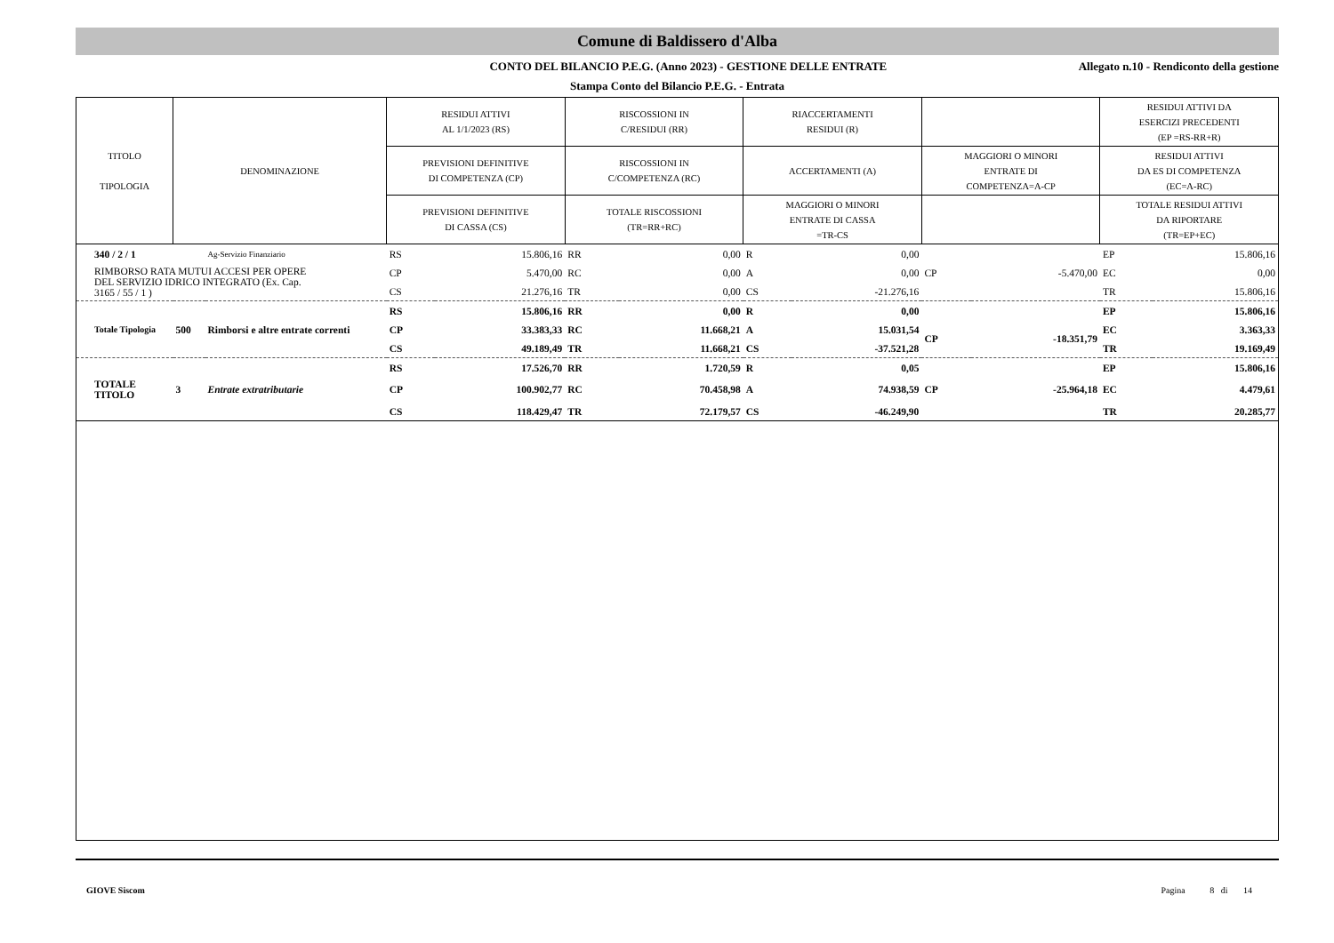Comune di Baldissero d'Alba
CONTO DEL BILANCIO P.E.G. (Anno 2023) - GESTIONE DELLE ENTRATE
Allegato n.10 - Rendiconto della gestione
Stampa Conto del Bilancio P.E.G. - Entrata
| TITOLO TIPOLOGIA | DENOMINAZIONE | | | RESIDUI ATTIVI AL 1/1/2023 (RS) | | RISCOSSIONI IN C/RESIDUI (RR) | | RIACCERTAMENTI RESIDUI (R) | | | | RESIDUI ATTIVI DA ESERCIZI PRECEDENTI (EP =RS-RR+R) | |
| --- | --- | --- | --- | --- | --- | --- | --- | --- | --- | --- | --- | --- | --- |
| | | | | PREVISIONI DEFINITIVE DI COMPETENZA (CP) | | RISCOSSIONI IN C/COMPETENZA (RC) | | ACCERTAMENTI (A) | | MAGGIORI O MINORI ENTRATE DI COMPETENZA=A-CP | | RESIDUI ATTIVI DA ES DI COMPETENZA (EC=A-RC) | |
| | | | | PREVISIONI DEFINITIVE DI CASSA (CS) | | TOTALE RISCOSSIONI (TR=RR+RC) | | MAGGIORI O MINORI ENTRATE DI CASSA =TR-CS | | | | TOTALE RESIDUI ATTIVI DA RIPORTARE (TR=EP+EC) | |
| 340 / 2 / 1 | | | Ag-Servizio Finanziario | RS | 15.806,16 | RR | 0,00 | R | 0,00 | | | EP | 15.806,16 |
| RIMBORSO RATA MUTUI ACCESI PER OPERE DEL SERVIZIO IDRICO INTEGRATO (Ex. Cap. 3165 / 55 / 1 ) | | | | CP | 5.470,00 | RC | 0,00 | A | 0,00 | CP | -5.470,00 | EC | 0,00 |
| | | | | CS | 21.276,16 | TR | 0,00 | CS | -21.276,16 | | | TR | 15.806,16 |
| | | | | RS | 15.806,16 | RR | 0,00 | R | 0,00 | | | EP | 15.806,16 |
| Totale Tipologia | 500 | Rimborsi e altre entrate correnti | | CP | 33.383,33 | RC | 11.668,21 | A | 15.031,54 | CP | -18.351,79 | EC | 3.363,33 |
| | | | | CS | 49.189,49 | TR | 11.668,21 | CS | -37.521,28 | | | TR | 19.169,49 |
| | | | | RS | 17.526,70 | RR | 1.720,59 | R | 0,05 | | | EP | 15.806,16 |
| TOTALE TITOLO | 3 | Entrate extratributarie | | CP | 100.902,77 | RC | 70.458,98 | A | 74.938,59 | CP | -25.964,18 | EC | 4.479,61 |
| | | | | CS | 118.429,47 | TR | 72.179,57 | CS | -46.249,90 | | | TR | 20.285,77 |
GIOVE Siscom Pagina 8 di 14